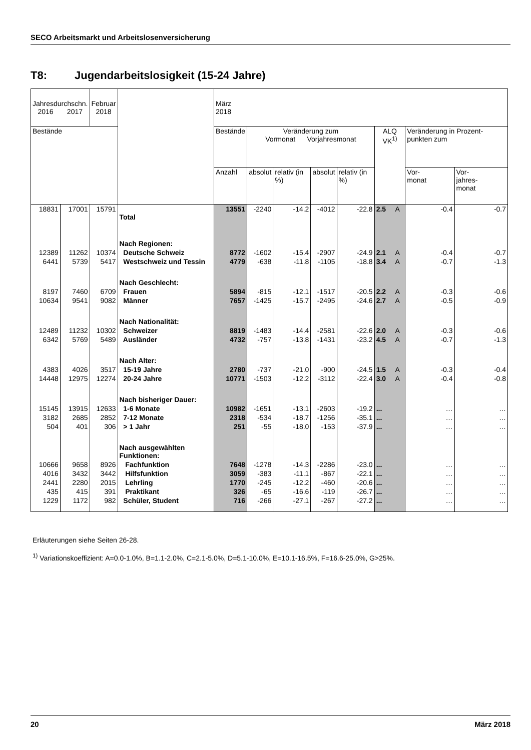SECO Arbeitsmarkt und Arbeitslosenversicherung
T8: Jugendarbeitslosigkeit (15-24 Jahre)
| Jahresdurchschn. 2016 2017 | | Februar 2018 | | März 2018 | | | | | | | | |
| --- | --- | --- | --- | --- | --- | --- | --- | --- | --- | --- | --- | --- |
| Bestände | | | | Bestände | Veränderung zum Vormonat Vorjahresmonat | | | | ALQ VK<sup>1)</sup> | | Veränderung in Prozent-punkten zum | |
| | | | | Anzahl | absolut | relativ (in %) | absolut | relativ (in %) | | | Vor- monat | Vor- jahres- monat |
| 18831 | 17001 | 15791 | Total | 13551 | -2240 | -14.2 | -4012 | -22.8 | 2.5 | A | -0.4 | -0.7 |
| | | | Nach Regionen: | | | | | | | | | |
| 12389 | 11262 | 10374 | Deutsche Schweiz | 8772 | -1602 | -15.4 | -2907 | -24.9 | 2.1 | A | -0.4 | -0.7 |
| 6441 | 5739 | 5417 | Westschweiz und Tessin | 4779 | -638 | -11.8 | -1105 | -18.8 | 3.4 | A | -0.7 | -1.3 |
| | | | Nach Geschlecht: | | | | | | | | | |
| 8197 | 7460 | 6709 | Frauen | 5894 | -815 | -12.1 | -1517 | -20.5 | 2.2 | A | -0.3 | -0.6 |
| 10634 | 9541 | 9082 | Männer | 7657 | -1425 | -15.7 | -2495 | -24.6 | 2.7 | A | -0.5 | -0.9 |
| | | | Nach Nationalität: | | | | | | | | | |
| 12489 | 11232 | 10302 | Schweizer | 8819 | -1483 | -14.4 | -2581 | -22.6 | 2.0 | A | -0.3 | -0.6 |
| 6342 | 5769 | 5489 | Ausländer | 4732 | -757 | -13.8 | -1431 | -23.2 | 4.5 | A | -0.7 | -1.3 |
| | | | Nach Alter: | | | | | | | | | |
| 4383 | 4026 | 3517 | 15-19 Jahre | 2780 | -737 | -21.0 | -900 | -24.5 | 1.5 | A | -0.3 | -0.4 |
| 14448 | 12975 | 12274 | 20-24 Jahre | 10771 | -1503 | -12.2 | -3112 | -22.4 | 3.0 | A | -0.4 | -0.8 |
| | | | Nach bisheriger Dauer: | | | | | | | | | |
| 15145 | 13915 | 12633 | 1-6 Monate | 10982 | -1651 | -13.1 | -2603 | -19.2 | ... | | … | … |
| 3182 | 2685 | 2852 | 7-12 Monate | 2318 | -534 | -18.7 | -1256 | -35.1 | ... | | … | … |
| 504 | 401 | 306 | > 1 Jahr | 251 | -55 | -18.0 | -153 | -37.9 | ... | | … | … |
| | | | Nach ausgewählten Funktionen: | | | | | | | | | |
| 10666 | 9658 | 8926 | Fachfunktion | 7648 | -1278 | -14.3 | -2286 | -23.0 | ... | | … | … |
| 4016 | 3432 | 3442 | Hilfsfunktion | 3059 | -383 | -11.1 | -867 | -22.1 | ... | | … | … |
| 2441 | 2280 | 2015 | Lehrling | 1770 | -245 | -12.2 | -460 | -20.6 | ... | | … | … |
| 435 | 415 | 391 | Praktikant | 326 | -65 | -16.6 | -119 | -26.7 | ... | | … | … |
| 1229 | 1172 | 982 | Schüler, Student | 716 | -266 | -27.1 | -267 | -27.2 | ... | | … | … |
Erläuterungen siehe Seiten 26-28.
<sup>1)</sup> Variationskoeffizient: A=0.0-1.0%, B=1.1-2.0%, C=2.1-5.0%, D=5.1-10.0%, E=10.1-16.5%, F=16.6-25.0%, G>25%.
20 März 2018